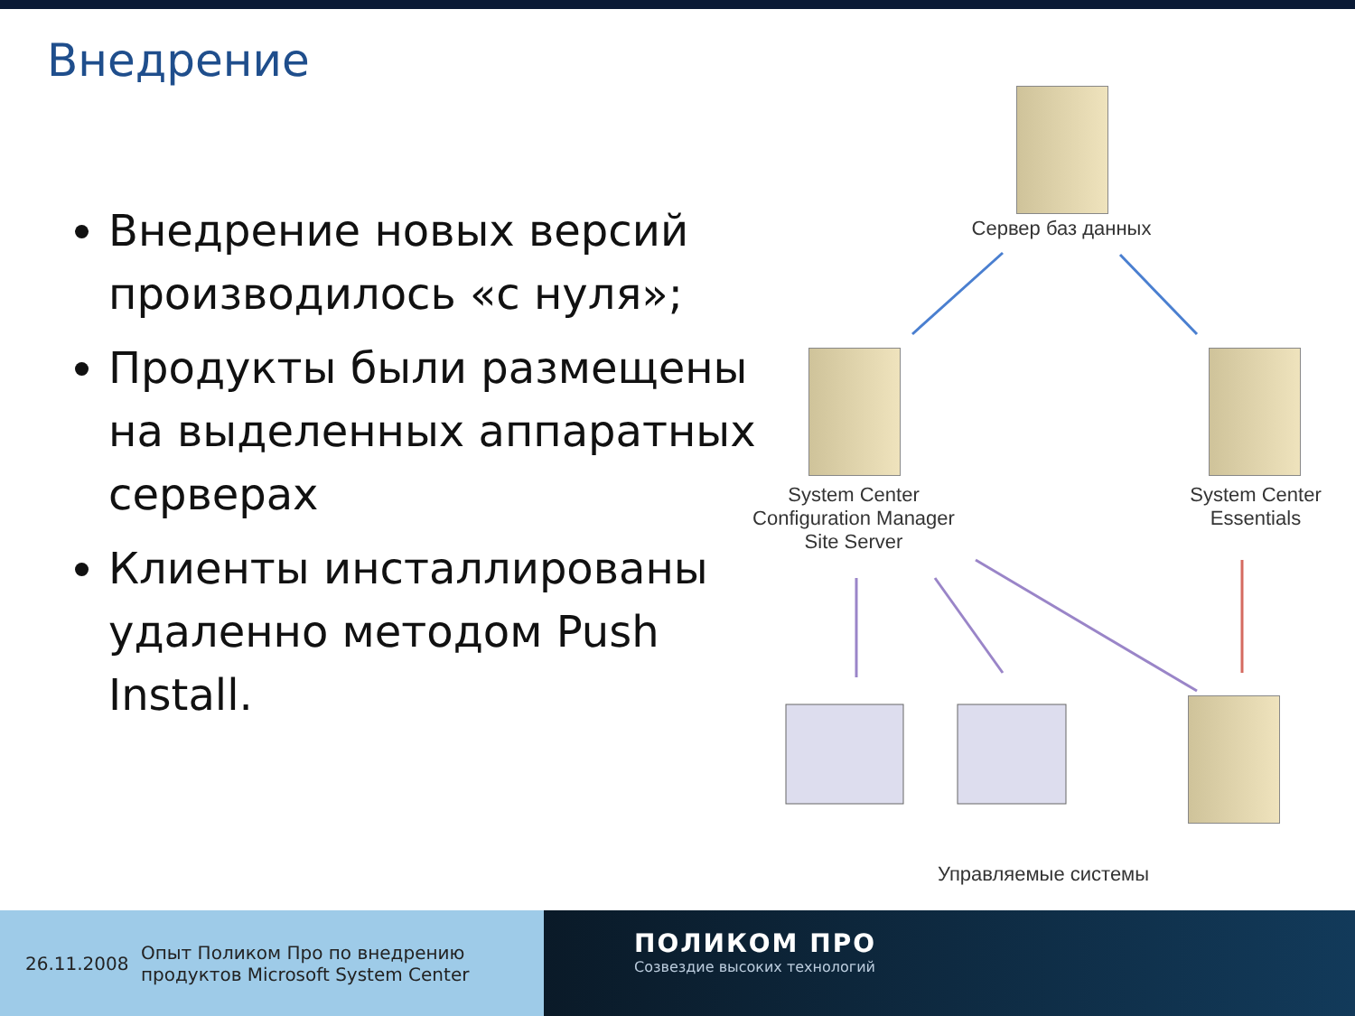Внедрение
Внедрение новых версий производилось «с нуля»;
Продукты были размещены на выделенных аппаратных серверах
Клиенты инсталлированы удаленно методом Push Install.
Сервер баз данных
System Center
Configuration Manager
Site Server
System Center
Essentials
Управляемые системы
26.11.2008 Опыт Поликом Про по внедрению
продуктов Microsoft System Center
ПОЛИКОМ ПРО
Созвездие высоких технологий